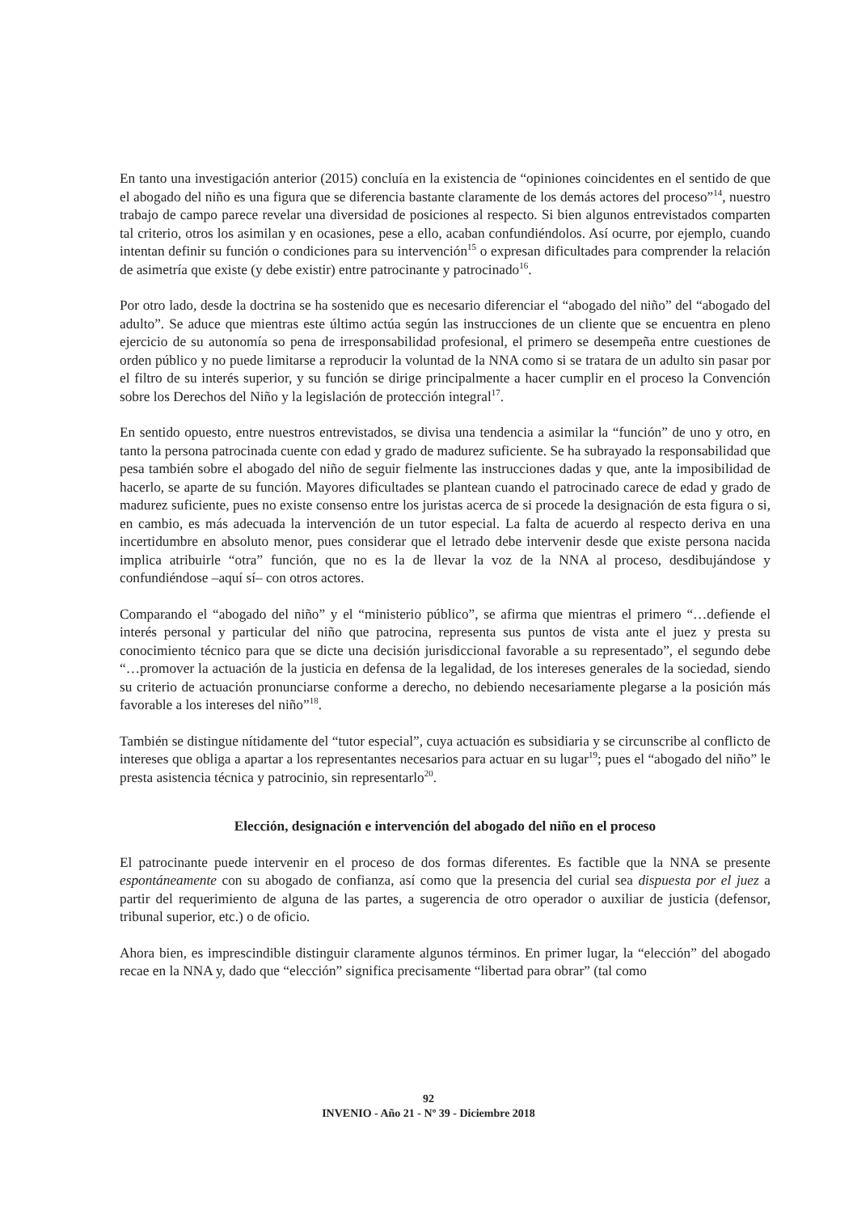En tanto una investigación anterior (2015) concluía en la existencia de “opiniones coincidentes en el sentido de que el abogado del niño es una figura que se diferencia bastante claramente de los demás actores del proceso”<sup>14</sup>, nuestro trabajo de campo parece revelar una diversidad de posiciones al respecto. Si bien algunos entrevistados comparten tal criterio, otros los asimilan y en ocasiones, pese a ello, acaban confundiéndolos. Así ocurre, por ejemplo, cuando intentan definir su función o condiciones para su intervención<sup>15</sup> o expresan dificultades para comprender la relación de asimetría que existe (y debe existir) entre patrocinante y patrocinado<sup>16</sup>.
Por otro lado, desde la doctrina se ha sostenido que es necesario diferenciar el “abogado del niño” del “abogado del adulto”. Se aduce que mientras este último actúa según las instrucciones de un cliente que se encuentra en pleno ejercicio de su autonomía so pena de irresponsabilidad profesional, el primero se desempeña entre cuestiones de orden público y no puede limitarse a reproducir la voluntad de la NNA como si se tratara de un adulto sin pasar por el filtro de su interés superior, y su función se dirige principalmente a hacer cumplir en el proceso la Convención sobre los Derechos del Niño y la legislación de protección integral<sup>17</sup>.
En sentido opuesto, entre nuestros entrevistados, se divisa una tendencia a asimilar la “función” de uno y otro, en tanto la persona patrocinada cuente con edad y grado de madurez suficiente. Se ha subrayado la responsabilidad que pesa también sobre el abogado del niño de seguir fielmente las instrucciones dadas y que, ante la imposibilidad de hacerlo, se aparte de su función. Mayores dificultades se plantean cuando el patrocinado carece de edad y grado de madurez suficiente, pues no existe consenso entre los juristas acerca de si procede la designación de esta figura o si, en cambio, es más adecuada la intervención de un tutor especial. La falta de acuerdo al respecto deriva en una incertidumbre en absoluto menor, pues considerar que el letrado debe intervenir desde que existe persona nacida implica atribuirle “otra” función, que no es la de llevar la voz de la NNA al proceso, desdibujándose y confundiéndose –aquí sí– con otros actores.
Comparando el “abogado del niño” y el “ministerio público”, se afirma que mientras el primero “…defiende el interés personal y particular del niño que patrocina, representa sus puntos de vista ante el juez y presta su conocimiento técnico para que se dicte una decisión jurisdiccional favorable a su representado”, el segundo debe “…promover la actuación de la justicia en defensa de la legalidad, de los intereses generales de la sociedad, siendo su criterio de actuación pronunciarse conforme a derecho, no debiendo necesariamente plegarse a la posición más favorable a los intereses del niño”<sup>18</sup>.
También se distingue nítidamente del “tutor especial”, cuya actuación es subsidiaria y se circunscribe al conflicto de intereses que obliga a apartar a los representantes necesarios para actuar en su lugar<sup>19</sup>; pues el “abogado del niño” le presta asistencia técnica y patrocinio, sin representarlo<sup>20</sup>.
Elección, designación e intervención del abogado del niño en el proceso
El patrocinante puede intervenir en el proceso de dos formas diferentes. Es factible que la NNA se presente espontáneamente con su abogado de confianza, así como que la presencia del curial sea dispuesta por el juez a partir del requerimiento de alguna de las partes, a sugerencia de otro operador o auxiliar de justicia (defensor, tribunal superior, etc.) o de oficio.
Ahora bien, es imprescindible distinguir claramente algunos términos. En primer lugar, la “elección” del abogado recae en la NNA y, dado que “elección” significa precisamente “libertad para obrar” (tal como
92
INVENIO - Año 21 - Nº 39 - Diciembre 2018